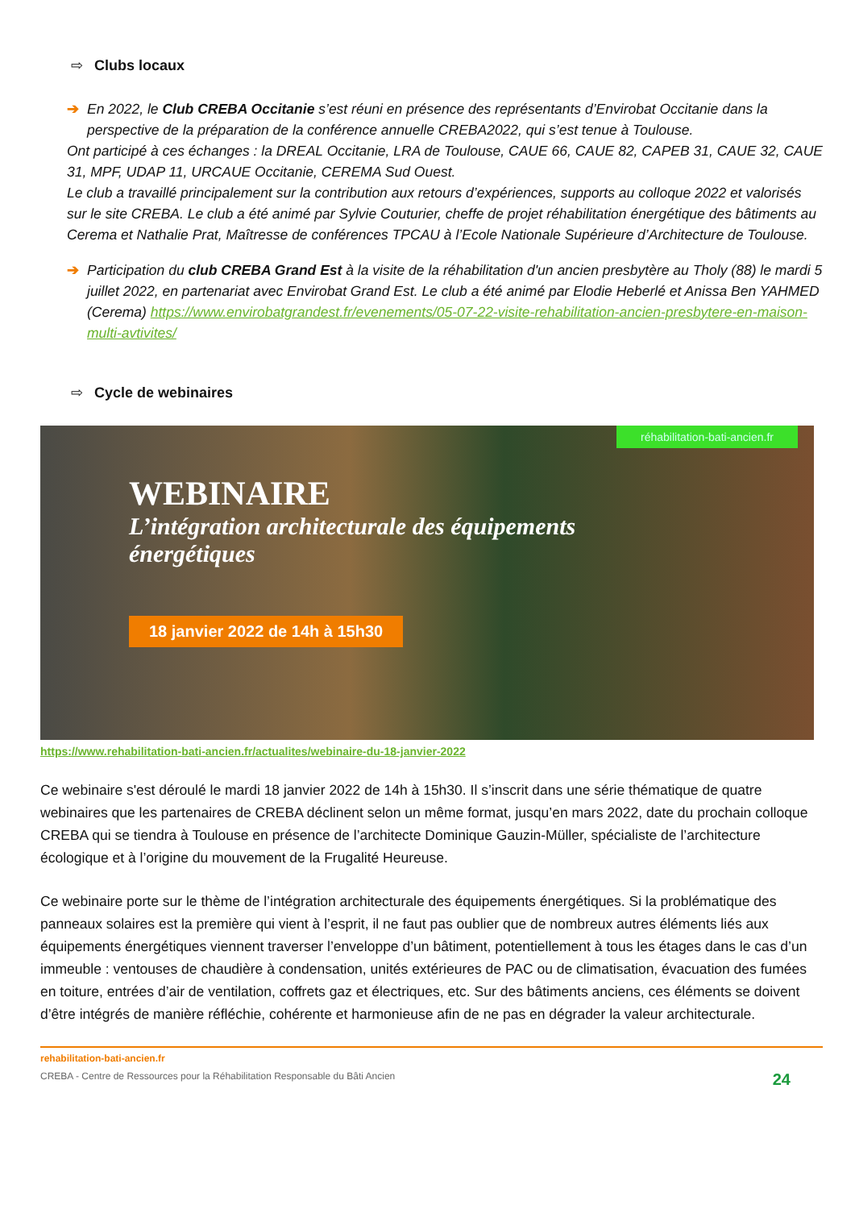⇨ Clubs locaux
➔ En 2022, le Club CREBA Occitanie s’est réuni en présence des représentants d’Envirobat Occitanie dans la perspective de la préparation de la conférence annuelle CREBA2022, qui s’est tenue à Toulouse.
Ont participé à ces échanges : la DREAL Occitanie, LRA de Toulouse, CAUE 66, CAUE 82, CAPEB 31, CAUE 32, CAUE 31, MPF, UDAP 11, URCAUE Occitanie, CEREMA Sud Ouest.
Le club a travaillé principalement sur la contribution aux retours d’expériences, supports au colloque 2022 et valorisés sur le site CREBA. Le club a été animé par Sylvie Couturier, cheffe de projet réhabilitation énergétique des bâtiments au Cerema et Nathalie Prat, Maîtresse de conférences TPCAU à l’Ecole Nationale Supérieure d’Architecture de Toulouse.
➔ Participation du club CREBA Grand Est à la visite de la réhabilitation d'un ancien presbytère au Tholy (88) le mardi 5 juillet 2022, en partenariat avec Envirobat Grand Est. Le club a été animé par Elodie Heberlé et Anissa Ben YAHMED (Cerema) https://www.envirobatgrandest.fr/evenements/05-07-22-visite-rehabilitation-ancien-presbytere-en-maison-multi-avtivites/
⇨ Cycle de webinaires
réhabilitation-bati-ancien.fr
WEBINAIRE
L’intégration architecturale des équipements énergétiques
18 janvier 2022 de 14h à 15h30
https://www.rehabilitation-bati-ancien.fr/actualites/webinaire-du-18-janvier-2022
Ce webinaire s'est déroulé le mardi 18 janvier 2022 de 14h à 15h30. Il s’inscrit dans une série thématique de quatre webinaires que les partenaires de CREBA déclinent selon un même format, jusqu’en mars 2022, date du prochain colloque CREBA qui se tiendra à Toulouse en présence de l’architecte Dominique Gauzin-Müller, spécialiste de l’architecture écologique et à l’origine du mouvement de la Frugalité Heureuse.
Ce webinaire porte sur le thème de l’intégration architecturale des équipements énergétiques. Si la problématique des panneaux solaires est la première qui vient à l’esprit, il ne faut pas oublier que de nombreux autres éléments liés aux équipements énergétiques viennent traverser l’enveloppe d’un bâtiment, potentiellement à tous les étages dans le cas d’un immeuble : ventouses de chaudière à condensation, unités extérieures de PAC ou de climatisation, évacuation des fumées en toiture, entrées d’air de ventilation, coffrets gaz et électriques, etc. Sur des bâtiments anciens, ces éléments se doivent d’être intégrés de manière réfléchie, cohérente et harmonieuse afin de ne pas en dégrader la valeur architecturale.
rehabilitation-bati-ancien.fr
CREBA - Centre de Ressources pour la Réhabilitation Responsable du Bâti Ancien 24